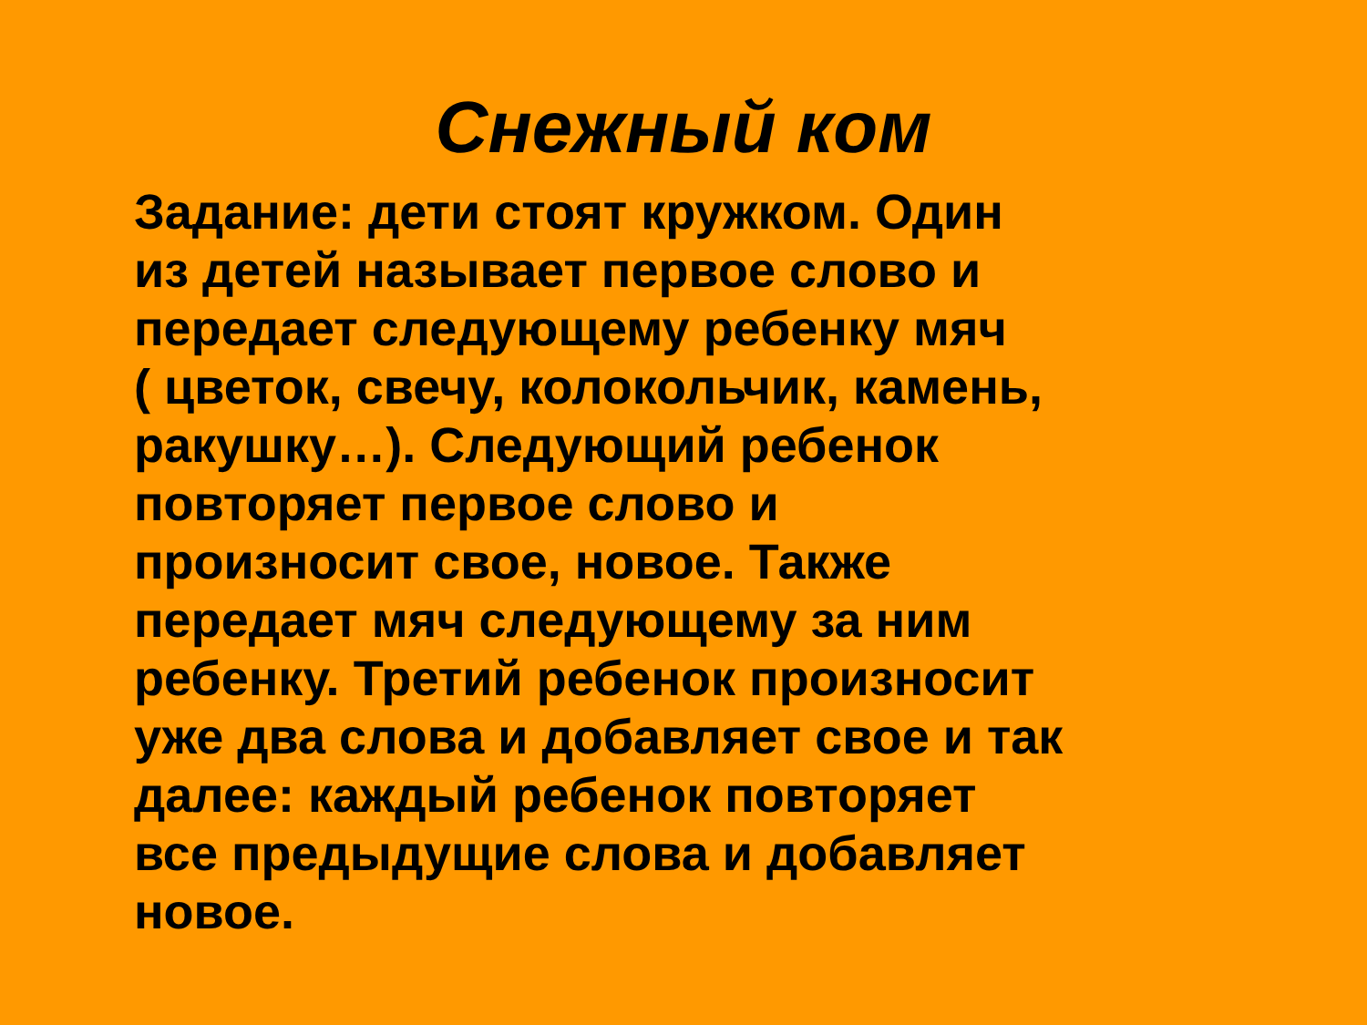Снежный ком
Задание: дети стоят кружком. Один
из детей называет первое слово и
передает следующему ребенку мяч
( цветок, свечу, колокольчик, камень,
ракушку…). Следующий ребенок
повторяет первое слово и
произносит свое, новое. Также
передает мяч следующему за ним
ребенку. Третий ребенок произносит
уже два слова и добавляет свое и так
далее: каждый ребенок повторяет
все предыдущие слова и добавляет
новое.